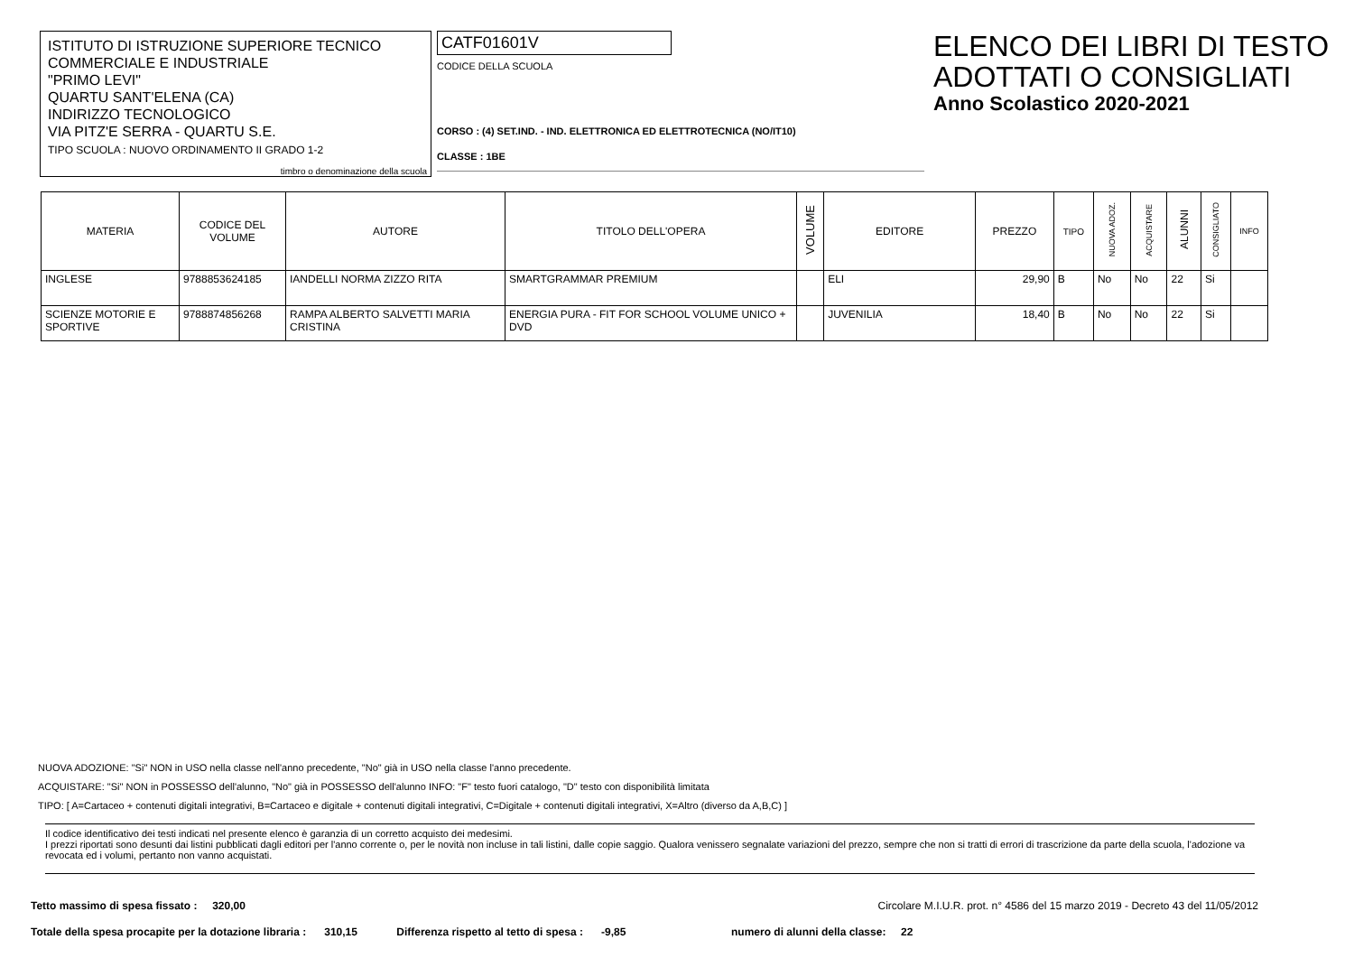ISTITUTO DI ISTRUZIONE SUPERIORE TECNICO
COMMERCIALE E INDUSTRIALE
"PRIMO LEVI"
QUARTU SANT'ELENA (CA)
INDIRIZZO TECNOLOGICO
VIA PITZ'E SERRA - QUARTU S.E.
TIPO SCUOLA : NUOVO ORDINAMENTO II GRADO 1-2
timbro o denominazione della scuola
CATF01601V
CODICE DELLA SCUOLA
CORSO : (4) SET.IND. - IND. ELETTRONICA ED ELETTROTECNICA (NO/IT10)
CLASSE : 1BE
ELENCO DEI LIBRI DI TESTO
ADOTTATI O CONSIGLIATI
Anno Scolastico 2020-2021
| MATERIA | CODICE DEL VOLUME | AUTORE | TITOLO DELL'OPERA | VOLUME | EDITORE | PREZZO | TIPO | NUOVA ADOZ. | ACQUISTARE | ALUNNI | CONSIGLIATO | INFO |
| --- | --- | --- | --- | --- | --- | --- | --- | --- | --- | --- | --- | --- |
| INGLESE | 9788853624185 | IANDELLI NORMA ZIZZO RITA | SMARTGRAMMAR PREMIUM | | ELI | 29,90 | B | No | No | 22 | Si | |
| SCIENZE MOTORIE E SPORTIVE | 9788874856268 | RAMPA ALBERTO SALVETTI MARIA CRISTINA | ENERGIA PURA - FIT FOR SCHOOL VOLUME UNICO + DVD | | JUVENILIA | 18,40 | B | No | No | 22 | Si | |
NUOVA ADOZIONE: "Si" NON in USO nella classe nell'anno precedente, "No" già in USO nella classe l'anno precedente.
ACQUISTARE: "Si" NON in POSSESSO dell'alunno, "No" già in POSSESSO dell'alunno INFO: "F" testo fuori catalogo, "D" testo con disponibilità limitata
TIPO: [ A=Cartaceo + contenuti digitali integrativi, B=Cartaceo e digitale + contenuti digitali integrativi, C=Digitale + contenuti digitali integrativi, X=Altro (diverso da A,B,C) ]
Il codice identificativo dei testi indicati nel presente elenco è garanzia di un corretto acquisto dei medesimi.
I prezzi riportati sono desunti dai listini pubblicati dagli editori per l'anno corrente o, per le novità non incluse in tali listini, dalle copie saggio. Qualora venissero segnalate variazioni del prezzo, sempre che non si tratti di errori di trascrizione da parte della scuola, l'adozione va revocata ed i volumi, pertanto non vanno acquistati.
Tetto massimo di spesa fissato : 320,00 Circolare M.I.U.R. prot. n° 4586 del 15 marzo 2019 - Decreto 43 del 11/05/2012
Totale della spesa procapite per la dotazione libraria : 310,15 Differenza rispetto al tetto di spesa : -9,85 numero di alunni della classe: 22